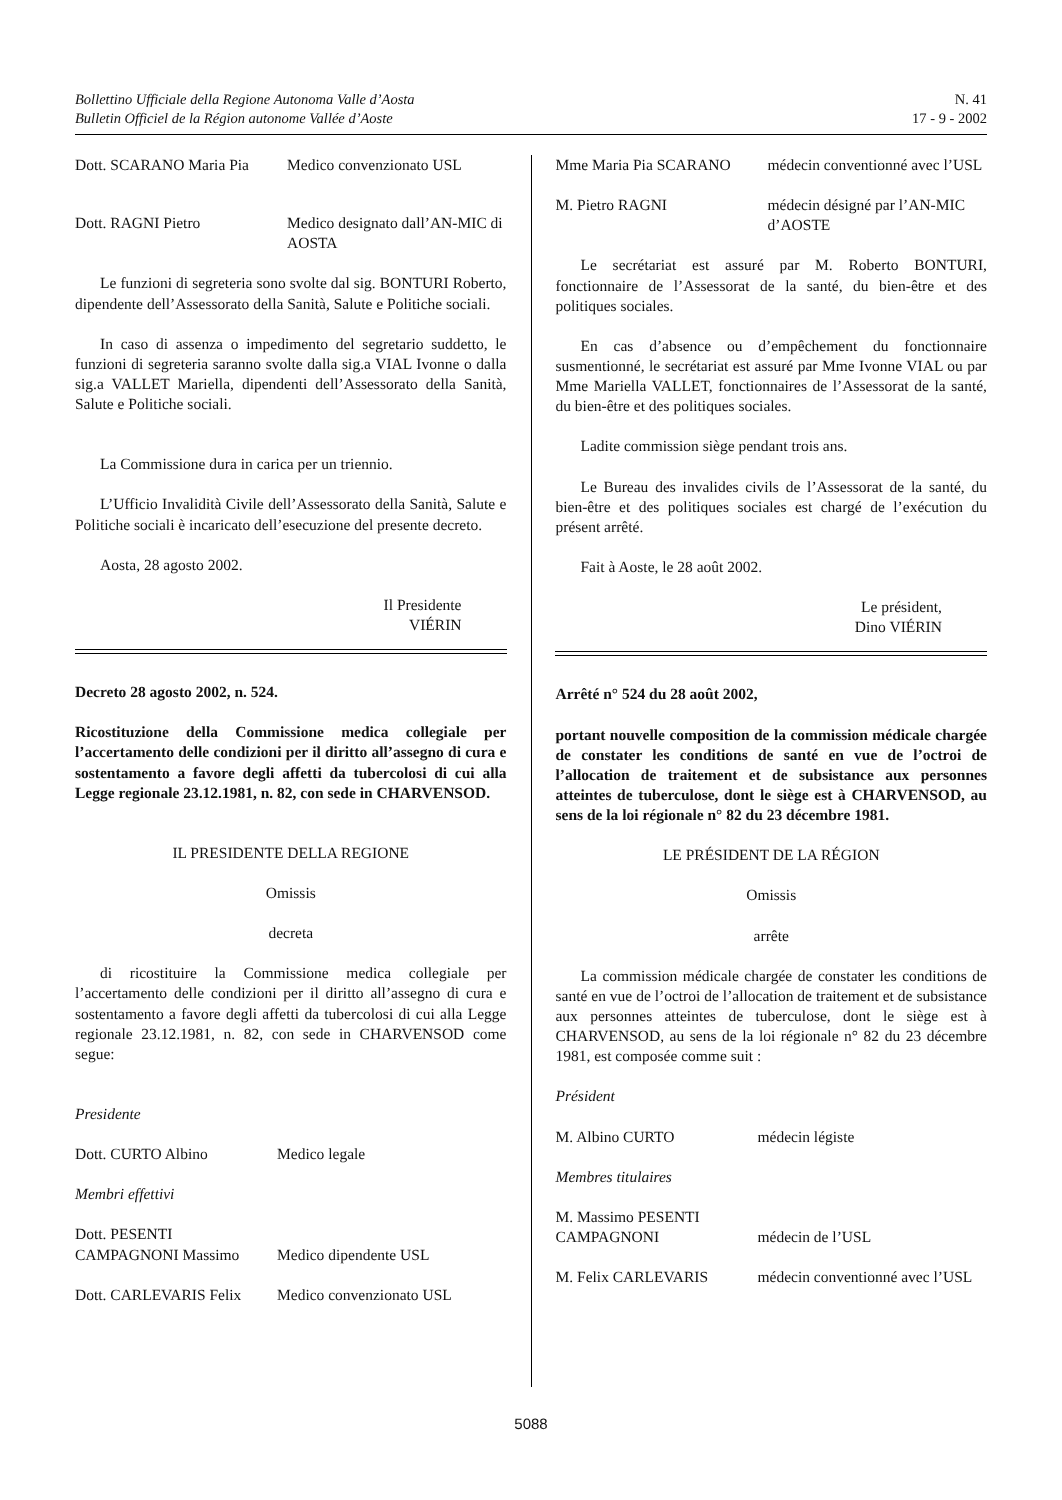Bollettino Ufficiale della Regione Autonoma Valle d’Aosta
Bulletin Officiel de la Région autonome Vallée d’Aoste
N. 41
17 - 9 - 2002
Dott. SCARANO Maria Pia
Medico convenzionato USL
Dott. RAGNI Pietro Medico designato dall’AN-MIC di AOSTA
Le funzioni di segreteria sono svolte dal sig. BONTURI Roberto, dipendente dell’Assessorato della Sanità, Salute e Politiche sociali.
In caso di assenza o impedimento del segretario suddetto, le funzioni di segreteria saranno svolte dalla sig.a VIAL Ivonne o dalla sig.a VALLET Mariella, dipendenti dell’Assessorato della Sanità, Salute e Politiche sociali.
La Commissione dura in carica per un triennio.
L’Ufficio Invalidità Civile dell’Assessorato della Sanità, Salute e Politiche sociali è incaricato dell’esecuzione del presente decreto.
Aosta, 28 agosto 2002.
Il Presidente
VIÉRIN
Decreto 28 agosto 2002, n. 524.
Ricostituzione della Commissione medica collegiale per l’accertamento delle condizioni per il diritto all’assegno di cura e sostentamento a favore degli affetti da tubercolosi di cui alla Legge regionale 23.12.1981, n. 82, con sede in CHARVENSOD.
IL PRESIDENTE DELLA REGIONE
Omissis
decreta
di ricostituire la Commissione medica collegiale per l’accertamento delle condizioni per il diritto all’assegno di cura e sostentamento a favore degli affetti da tubercolosi di cui alla Legge regionale 23.12.1981, n. 82, con sede in CHARVENSOD come segue:
Presidente
Dott. CURTO Albino Medico legale
Membri effettivi
Dott. PESENTI CAMPAGNONI Massimo
Medico dipendente USL
Dott. CARLEVARIS Felix
Medico convenzionato USL
Mme Maria Pia SCARANO médecin conventionné avec l’USL
M. Pietro RAGNI médecin désigné par l’AN-MIC d’AOSTE
Le secrétariat est assuré par M. Roberto BONTURI, fonctionnaire de l’Assessorat de la santé, du bien-être et des politiques sociales.
En cas d’absence ou d’empêchement du fonctionnaire susmentionné, le secrétariat est assuré par Mme Ivonne VIAL ou par Mme Mariella VALLET, fonctionnaires de l’Assessorat de la santé, du bien-être et des politiques sociales.
Ladite commission siège pendant trois ans.
Le Bureau des invalides civils de l’Assessorat de la santé, du bien-être et des politiques sociales est chargé de l’exécution du présent arrêté.
Fait à Aoste, le 28 août 2002.
Le président,
Dino VIÉRIN
Arrêté n° 524 du 28 août 2002,
portant nouvelle composition de la commission médicale chargée de constater les conditions de santé en vue de l’octroi de l’allocation de traitement et de subsistance aux personnes atteintes de tuberculose, dont le siège est à CHARVENSOD, au sens de la loi régionale n° 82 du 23 décembre 1981.
LE PRÉSIDENT DE LA RÉGION
Omissis
arrête
La commission médicale chargée de constater les conditions de santé en vue de l’octroi de l’allocation de traitement et de subsistance aux personnes atteintes de tuberculose, dont le siège est à CHARVENSOD, au sens de la loi régionale n° 82 du 23 décembre 1981, est composée comme suit :
Président
M. Albino CURTO médecin légiste
Membres titulaires
M. Massimo PESENTI CAMPAGNONI
médecin de l’USL
M. Felix CARLEVARIS médecin conventionné avec l’USL
5088